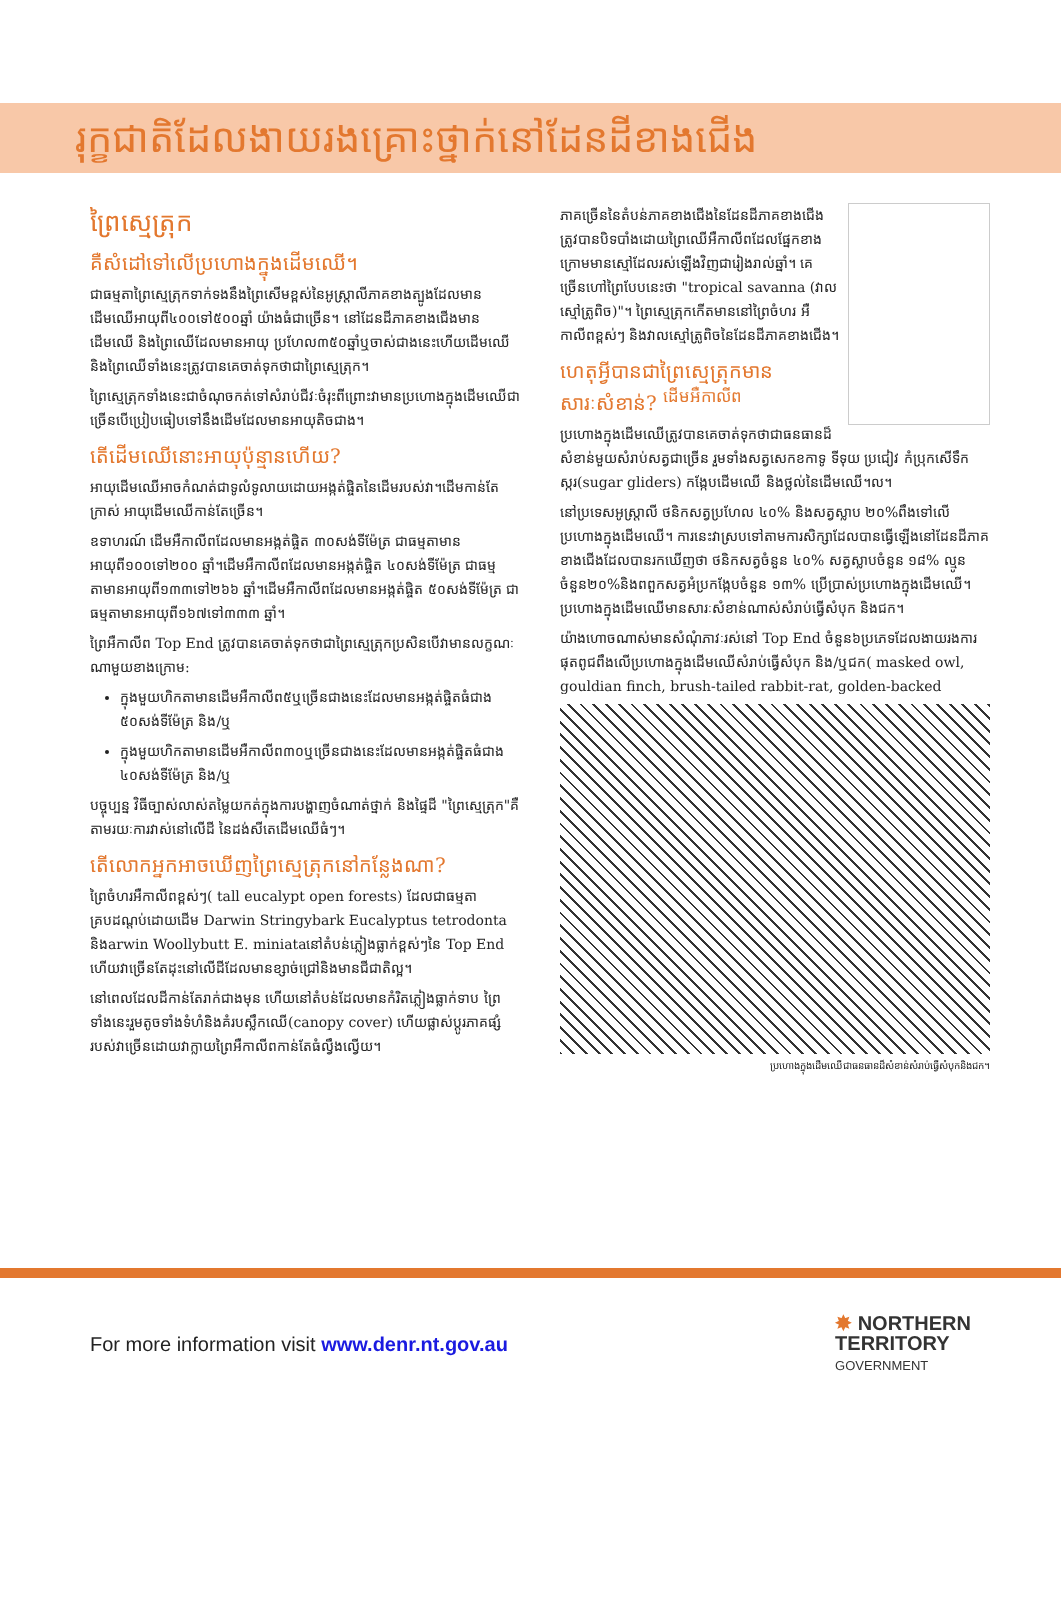រុក្ខជាតិដែលងាយរងគ្រោះថ្នាក់នៅដែនដីខាងជើង
ព្រៃស្មេត្រុក
គឺសំដៅទៅលើប្រហោងក្នុងដើមឈើ។
ជាធម្មតាព្រៃស្មេត្រុកទាក់ទងនឹងព្រៃសើមខ្ពស់នៃអូស្ត្រាលីភាគខាងត្បូងដែលមានដើមឈើអាយុពី៤០០ទៅ៥០០ឆ្នាំ យ៉ាងធំជាច្រើន។ នៅដែនដីភាគខាងជើងមានដើមឈើ និងព្រៃឈើដែលមានអាយុ ប្រហែល៣៥០ឆ្នាំឬចាស់ជាងនេះហើយដើមឈើ និងព្រៃឈើទាំងនេះត្រូវបានគេចាត់ទុកថាជាព្រៃស្មេត្រុក។
ព្រៃស្មេត្រុកទាំងនេះជាចំណុចកត់ទៅសំរាប់ជីវៈចំរុះពីព្រោះវាមានប្រហោងក្នុងដើមឈើជាច្រើនបើប្រៀបធៀបទៅនឹងដើមដែលមានអាយុតិចជាង។
តើដើមឈើនោះអាយុប៉ុន្មានហើយ?
អាយុដើមឈើអាចកំណត់ជាទូលំទូលាយដោយអង្កត់ផ្ចិតនៃដើមរបស់វា។ដើមកាន់តែក្រាស់ អាយុដើមឈើកាន់តែច្រើន។
ឧទាហរណ៍ ដើមអឺកាលីពដែលមានអង្កត់ផ្ចិត ៣០សង់ទីម៉ែត្រ ជាធម្មតាមានអាយុពី១០០ទៅ២០០ ឆ្នាំ។ដើមអឺកាលីពដែលមានអង្កត់ផ្ចិត ៤០សង់ទីម៉ែត្រ ជាធម្មតាមានអាយុពី១៣៣ទៅ២៦៦ ឆ្នាំ។ដើមអឺកាលីពដែលមានអង្កត់ផ្ចិត ៥០សង់ទីម៉ែត្រ ជាធម្មតាមានអាយុពី១៦៧ទៅ៣៣៣ ឆ្នាំ។
ព្រៃអឺកាលីព Top End ត្រូវបានគេចាត់ទុកថាជាព្រៃស្មេត្រុកប្រសិនបើវាមានលក្ខណៈណាមួយខាងក្រោម:
ក្នុងមួយហិកតាមានដើមអឺកាលីព៥ឬច្រើនជាងនេះដែលមានអង្កត់ផ្ចិតធំជាង ៥០សង់ទីម៉ែត្រ និង/ឬ
ក្នុងមួយហិកតាមានដើមអឺកាលីព៣០ឬច្រើនជាងនេះដែលមានអង្កត់ផ្ចិតធំជាង ៤០សង់ទីម៉ែត្រ និង/ឬ
បច្ចុប្បន្ន វិធីច្បាស់លាស់តម្លៃយកត់ក្នុងការបង្ហាញចំណាត់ថ្នាក់ និងផ្ទៃដី "ព្រៃស្មេត្រុក"គឺតាមរយៈការវាស់នៅលើដី នៃដង់សីតេដើមឈើធំៗ។
តើលោកអ្នកអាចឃើញព្រៃស្មេត្រុកនៅកន្លែងណា?
ព្រៃចំហរអឺកាលីពខ្ពស់ៗ( tall eucalypt open forests) ដែលជាធម្មតាគ្របដណ្តប់ដោយដើម Darwin Stringybark Eucalyptus tetrodonta និងarwin Woollybutt E. miniataនៅតំបន់ភ្លៀងធ្លាក់ខ្ពស់ៗនៃ Top End ហើយវាច្រើនតែដុះនៅលើដីដែលមានខ្សាច់ជ្រៅនិងមានជីជាតិល្អ។
នៅពេលដែលដីកាន់តែរាក់ជាងមុន ហើយនៅតំបន់ដែលមានកំរិតភ្លៀងធ្លាក់ទាប ព្រៃទាំងនេះរួមតូចទាំងទំហំនិងគំរបស្លឹកឈើ(canopy cover) ហើយផ្លាស់ប្តូរភាគផ្សំរបស់វាច្រើនដោយវាក្លាយព្រៃអឺកាលីពកាន់តែធំល្វឹងល្វើយ។
ភាគច្រើននៃតំបន់ភាគខាងជើងនៃដែនដីភាគខាងជើងត្រូវបានបិទបាំងដោយព្រៃឈើអឺកាលីពដែលផ្នែកខាងក្រោមមានស្មៅដែលរស់ឡើងវិញជារៀងរាល់ឆ្នាំ។ គេច្រើនហៅព្រៃបែបនេះថា "tropical savanna (វាលស្មៅត្រូពិច)"។ ព្រៃស្មេត្រុកកើតមាននៅព្រៃចំហរ អឺកាលីពខ្ពស់ៗ និងវាលស្មៅត្រូពិចនៃដែនដីភាគខាងជើង។
ហេតុអ្វីបានជាព្រៃស្មេត្រុកមានសារៈសំខាន់? <sup>ដើមអឺកាលីព</sup>
ប្រហោងក្នុងដើមឈើត្រូវបានគេចាត់ទុកថាជាធនធានដ៏សំខាន់មួយសំរាប់សត្វជាច្រើន រួមទាំងសត្វសេកខកាទូ ទីទុយ ប្រជៀវ កំប្រុកសើទឹកស្ករ(sugar gliders) កង្កែបដើមឈើ និងថ្លល់នៃដើមឈើ។ល។
នៅប្រទេសអូស្ត្រាលី ថនិកសត្វប្រហែល ៤០% និងសត្វស្លាប ២០%ពឹងទៅលើប្រហោងក្នុងដើមឈើ។ ការនេះវាស្របទៅតាមការសិក្សាដែលបានធ្វើឡើងនៅដែនដីភាគខាងជើងដែលបានរកឃើញថា ថនិកសត្វចំនួន ៤០% សត្វស្លាបចំនួន ១៨% ល្មូនចំនួន២០%និងពពួកសត្វអំប្រកង្កែបចំនួន ១៣% ប្រើប្រាស់ប្រហោងក្នុងដើមឈើ។ ប្រហោងក្នុងដើមឈើមានសារៈសំខាន់ណាស់សំរាប់ធ្វើសំបុក និងជក។
យ៉ាងហោចណាស់មានសំណុំភាវៈរស់នៅ Top End ចំនួន៦ប្រភេទដែលងាយរងការផុតពូជពឹងលើប្រហោងក្នុងដើមឈើសំរាប់ធ្វើសំបុក និង/ឬជក( masked owl, gouldian finch, brush-tailed rabbit-rat, golden-backed
ប្រហោងក្នុងដើមឈើជាធនធានដ៏សំខាន់សំរាប់ធ្វើសំបុកនិងជក។
For more information visit www.denr.nt.gov.au
✸ NORTHERN
TERRITORY
GOVERNMENT